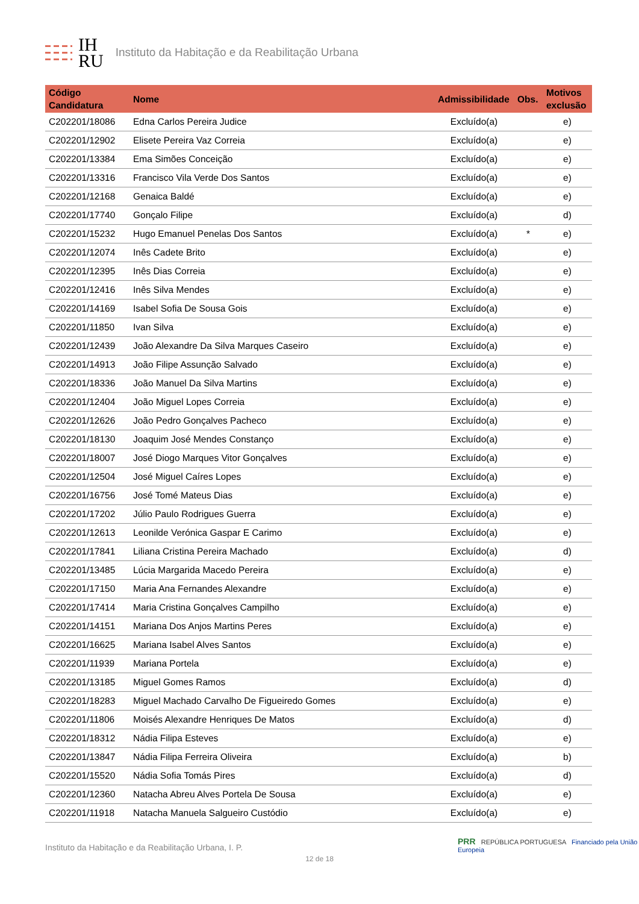IH
RU
Instituto da Habitação e da Reabilitação Urbana
| Código Candidatura | Nome | Admissibilidade | Obs. | Motivos exclusão |
| --- | --- | --- | --- | --- |
| C202201/18086 | Edna Carlos Pereira Judice | Excluído(a) | | e) |
| C202201/12902 | Elisete Pereira Vaz Correia | Excluído(a) | | e) |
| C202201/13384 | Ema Simões Conceição | Excluído(a) | | e) |
| C202201/13316 | Francisco Vila Verde Dos Santos | Excluído(a) | | e) |
| C202201/12168 | Genaica Baldé | Excluído(a) | | e) |
| C202201/17740 | Gonçalo Filipe | Excluído(a) | | d) |
| C202201/15232 | Hugo Emanuel Penelas Dos Santos | Excluído(a) | * | e) |
| C202201/12074 | Inês Cadete Brito | Excluído(a) | | e) |
| C202201/12395 | Inês Dias Correia | Excluído(a) | | e) |
| C202201/12416 | Inês Silva Mendes | Excluído(a) | | e) |
| C202201/14169 | Isabel Sofia De Sousa Gois | Excluído(a) | | e) |
| C202201/11850 | Ivan Silva | Excluído(a) | | e) |
| C202201/12439 | João Alexandre Da Silva Marques Caseiro | Excluído(a) | | e) |
| C202201/14913 | João Filipe Assunção Salvado | Excluído(a) | | e) |
| C202201/18336 | João Manuel Da Silva Martins | Excluído(a) | | e) |
| C202201/12404 | João Miguel Lopes Correia | Excluído(a) | | e) |
| C202201/12626 | João Pedro Gonçalves Pacheco | Excluído(a) | | e) |
| C202201/18130 | Joaquim José Mendes Constanço | Excluído(a) | | e) |
| C202201/18007 | José Diogo Marques Vitor Gonçalves | Excluído(a) | | e) |
| C202201/12504 | José Miguel Caíres Lopes | Excluído(a) | | e) |
| C202201/16756 | José Tomé Mateus Dias | Excluído(a) | | e) |
| C202201/17202 | Júlio Paulo Rodrigues Guerra | Excluído(a) | | e) |
| C202201/12613 | Leonilde Verónica Gaspar E Carimo | Excluído(a) | | e) |
| C202201/17841 | Liliana Cristina Pereira Machado | Excluído(a) | | d) |
| C202201/13485 | Lúcia Margarida Macedo Pereira | Excluído(a) | | e) |
| C202201/17150 | Maria Ana Fernandes Alexandre | Excluído(a) | | e) |
| C202201/17414 | Maria Cristina Gonçalves Campilho | Excluído(a) | | e) |
| C202201/14151 | Mariana Dos Anjos Martins Peres | Excluído(a) | | e) |
| C202201/16625 | Mariana Isabel Alves Santos | Excluído(a) | | e) |
| C202201/11939 | Mariana Portela | Excluído(a) | | e) |
| C202201/13185 | Miguel Gomes Ramos | Excluído(a) | | d) |
| C202201/18283 | Miguel Machado Carvalho De Figueiredo Gomes | Excluído(a) | | e) |
| C202201/11806 | Moisés Alexandre Henriques De Matos | Excluído(a) | | d) |
| C202201/18312 | Nádia Filipa Esteves | Excluído(a) | | e) |
| C202201/13847 | Nádia Filipa Ferreira Oliveira | Excluído(a) | | b) |
| C202201/15520 | Nádia Sofia Tomás Pires | Excluído(a) | | d) |
| C202201/12360 | Natacha Abreu Alves Portela De Sousa | Excluído(a) | | e) |
| C202201/11918 | Natacha Manuela Salgueiro Custódio | Excluído(a) | | e) |
PRR REPÚBLICA PORTUGUESA Financiado pela União Europeia
Instituto da Habitação e da Reabilitação Urbana, I. P.
12 de 18